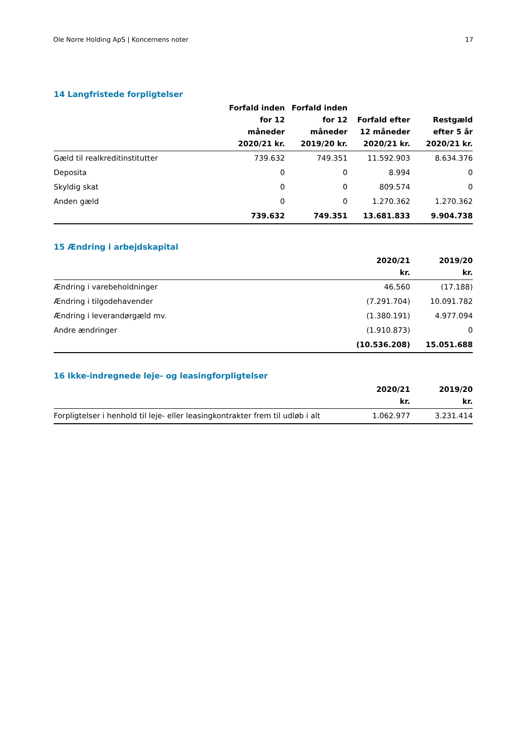Ole Norre Holding ApS | Koncernens noter 17
14 Langfristede forpligtelser
| | Forfald inden for 12 måneder 2020/21 kr. | Forfald inden for 12 måneder 2019/20 kr. | Forfald efter 12 måneder 2020/21 kr. | Restgæld efter 5 år 2020/21 kr. |
| --- | --- | --- | --- | --- |
| Gæld til realkreditinstitutter | 739.632 | 749.351 | 11.592.903 | 8.634.376 |
| Deposita | 0 | 0 | 8.994 | 0 |
| Skyldig skat | 0 | 0 | 809.574 | 0 |
| Anden gæld | 0 | 0 | 1.270.362 | 1.270.362 |
| | 739.632 | 749.351 | 13.681.833 | 9.904.738 |
15 Ændring i arbejdskapital
| | 2020/21 kr. | 2019/20 kr. |
| --- | --- | --- |
| Ændring i varebeholdninger | 46.560 | (17.188) |
| Ændring i tilgodehavender | (7.291.704) | 10.091.782 |
| Ændring i leverandørgæld mv. | (1.380.191) | 4.977.094 |
| Andre ændringer | (1.910.873) | 0 |
| | (10.536.208) | 15.051.688 |
16 Ikke-indregnede leje- og leasingforpligtelser
| | 2020/21 kr. | 2019/20 kr. |
| --- | --- | --- |
| Forpligtelser i henhold til leje- eller leasingkontrakter frem til udløb i alt | 1.062.977 | 3.231.414 |